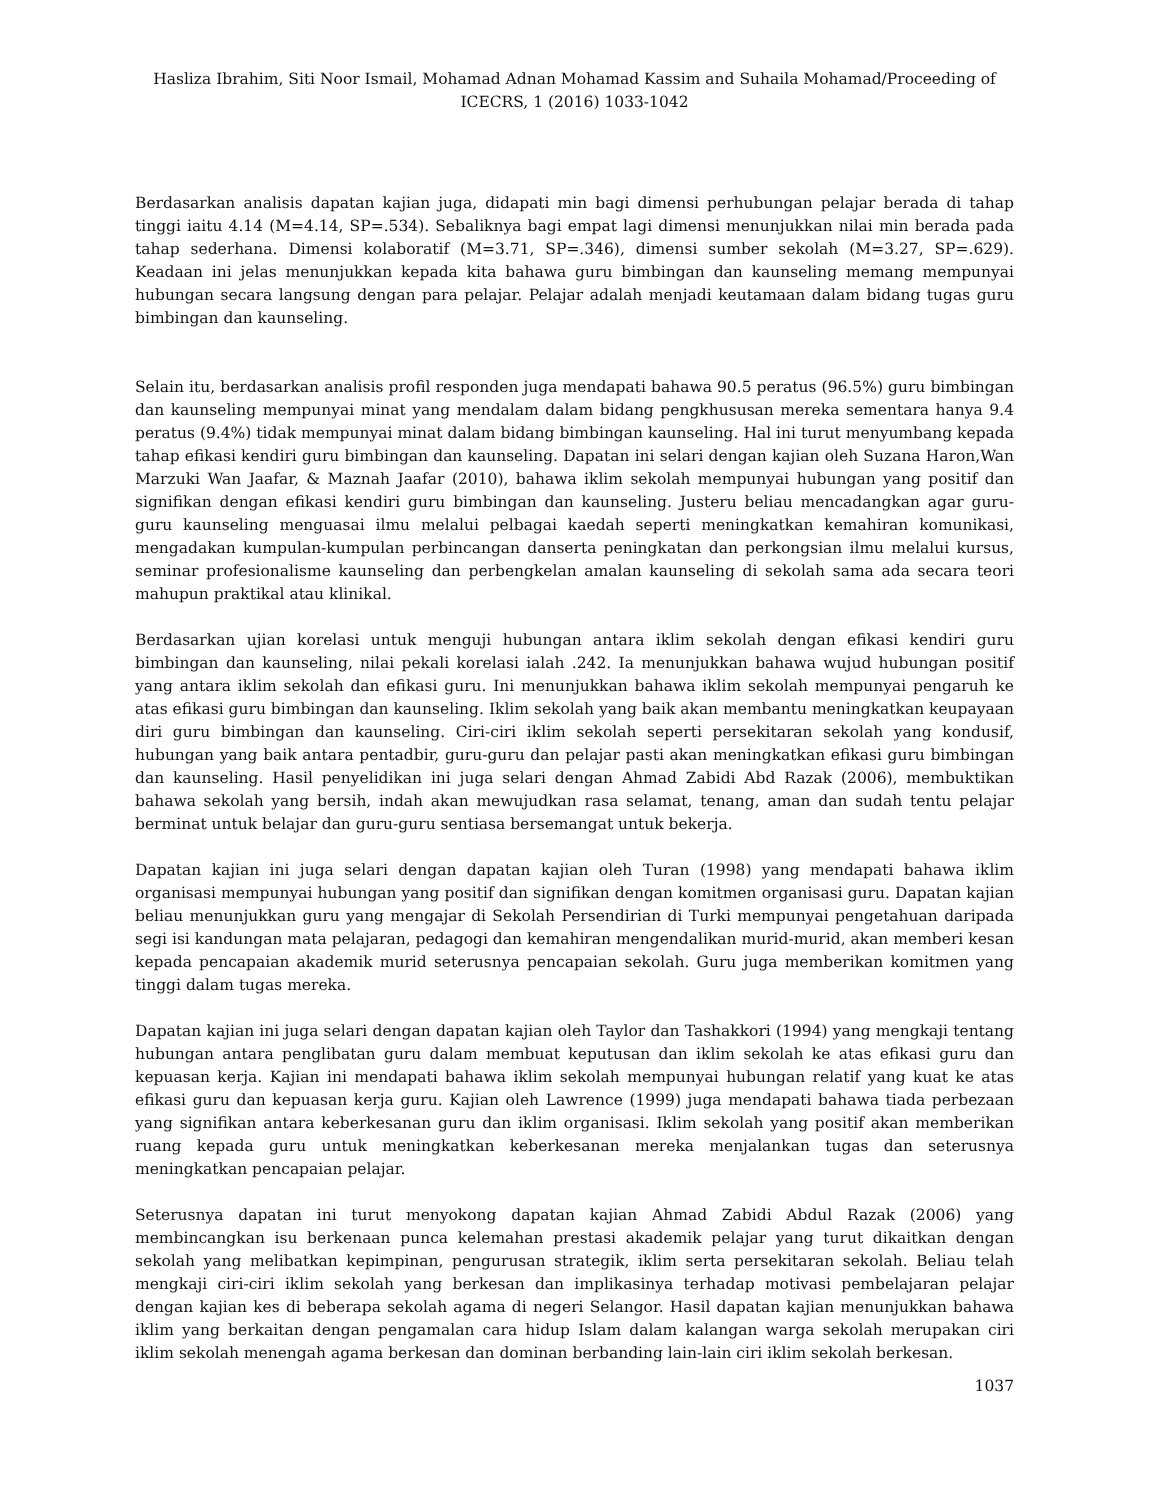Hasliza Ibrahim, Siti Noor Ismail, Mohamad Adnan Mohamad Kassim and Suhaila Mohamad/Proceeding of ICECRS, 1 (2016) 1033-1042
Berdasarkan analisis dapatan kajian juga, didapati min bagi dimensi perhubungan pelajar berada di tahap tinggi iaitu 4.14 (M=4.14, SP=.534). Sebaliknya bagi empat lagi dimensi menunjukkan nilai min berada pada tahap sederhana. Dimensi kolaboratif (M=3.71, SP=.346), dimensi sumber sekolah (M=3.27, SP=.629). Keadaan ini jelas menunjukkan kepada kita bahawa guru bimbingan dan kaunseling memang mempunyai hubungan secara langsung dengan para pelajar. Pelajar adalah menjadi keutamaan dalam bidang tugas guru bimbingan dan kaunseling.
Selain itu, berdasarkan analisis profil responden juga mendapati bahawa 90.5 peratus (96.5%) guru bimbingan dan kaunseling mempunyai minat yang mendalam dalam bidang pengkhususan mereka sementara hanya 9.4 peratus (9.4%) tidak mempunyai minat dalam bidang bimbingan kaunseling. Hal ini turut menyumbang kepada tahap efikasi kendiri guru bimbingan dan kaunseling. Dapatan ini selari dengan kajian oleh Suzana Haron,Wan Marzuki Wan Jaafar, & Maznah Jaafar (2010), bahawa iklim sekolah mempunyai hubungan yang positif dan signifikan dengan efikasi kendiri guru bimbingan dan kaunseling. Justeru beliau mencadangkan agar guru-guru kaunseling menguasai ilmu melalui pelbagai kaedah seperti meningkatkan kemahiran komunikasi, mengadakan kumpulan-kumpulan perbincangan danserta peningkatan dan perkongsian ilmu melalui kursus, seminar profesionalisme kaunseling dan perbengkelan amalan kaunseling di sekolah sama ada secara teori mahupun praktikal atau klinikal.
Berdasarkan ujian korelasi untuk menguji hubungan antara iklim sekolah dengan efikasi kendiri guru bimbingan dan kaunseling, nilai pekali korelasi ialah .242. Ia menunjukkan bahawa wujud hubungan positif yang antara iklim sekolah dan efikasi guru. Ini menunjukkan bahawa iklim sekolah mempunyai pengaruh ke atas efikasi guru bimbingan dan kaunseling. Iklim sekolah yang baik akan membantu meningkatkan keupayaan diri guru bimbingan dan kaunseling. Ciri-ciri iklim sekolah seperti persekitaran sekolah yang kondusif, hubungan yang baik antara pentadbir, guru-guru dan pelajar pasti akan meningkatkan efikasi guru bimbingan dan kaunseling. Hasil penyelidikan ini juga selari dengan Ahmad Zabidi Abd Razak (2006), membuktikan bahawa sekolah yang bersih, indah akan mewujudkan rasa selamat, tenang, aman dan sudah tentu pelajar berminat untuk belajar dan guru-guru sentiasa bersemangat untuk bekerja.
Dapatan kajian ini juga selari dengan dapatan kajian oleh Turan (1998) yang mendapati bahawa iklim organisasi mempunyai hubungan yang positif dan signifikan dengan komitmen organisasi guru. Dapatan kajian beliau menunjukkan guru yang mengajar di Sekolah Persendirian di Turki mempunyai pengetahuan daripada segi isi kandungan mata pelajaran, pedagogi dan kemahiran mengendalikan murid-murid, akan memberi kesan kepada pencapaian akademik murid seterusnya pencapaian sekolah. Guru juga memberikan komitmen yang tinggi dalam tugas mereka.
Dapatan kajian ini juga selari dengan dapatan kajian oleh Taylor dan Tashakkori (1994) yang mengkaji tentang hubungan antara penglibatan guru dalam membuat keputusan dan iklim sekolah ke atas efikasi guru dan kepuasan kerja. Kajian ini mendapati bahawa iklim sekolah mempunyai hubungan relatif yang kuat ke atas efikasi guru dan kepuasan kerja guru. Kajian oleh Lawrence (1999) juga mendapati bahawa tiada perbezaan yang signifikan antara keberkesanan guru dan iklim organisasi. Iklim sekolah yang positif akan memberikan ruang kepada guru untuk meningkatkan keberkesanan mereka menjalankan tugas dan seterusnya meningkatkan pencapaian pelajar.
Seterusnya dapatan ini turut menyokong dapatan kajian Ahmad Zabidi Abdul Razak (2006) yang membincangkan isu berkenaan punca kelemahan prestasi akademik pelajar yang turut dikaitkan dengan sekolah yang melibatkan kepimpinan, pengurusan strategik, iklim serta persekitaran sekolah. Beliau telah mengkaji ciri-ciri iklim sekolah yang berkesan dan implikasinya terhadap motivasi pembelajaran pelajar dengan kajian kes di beberapa sekolah agama di negeri Selangor. Hasil dapatan kajian menunjukkan bahawa iklim yang berkaitan dengan pengamalan cara hidup Islam dalam kalangan warga sekolah merupakan ciri iklim sekolah menengah agama berkesan dan dominan berbanding lain-lain ciri iklim sekolah berkesan.
1037